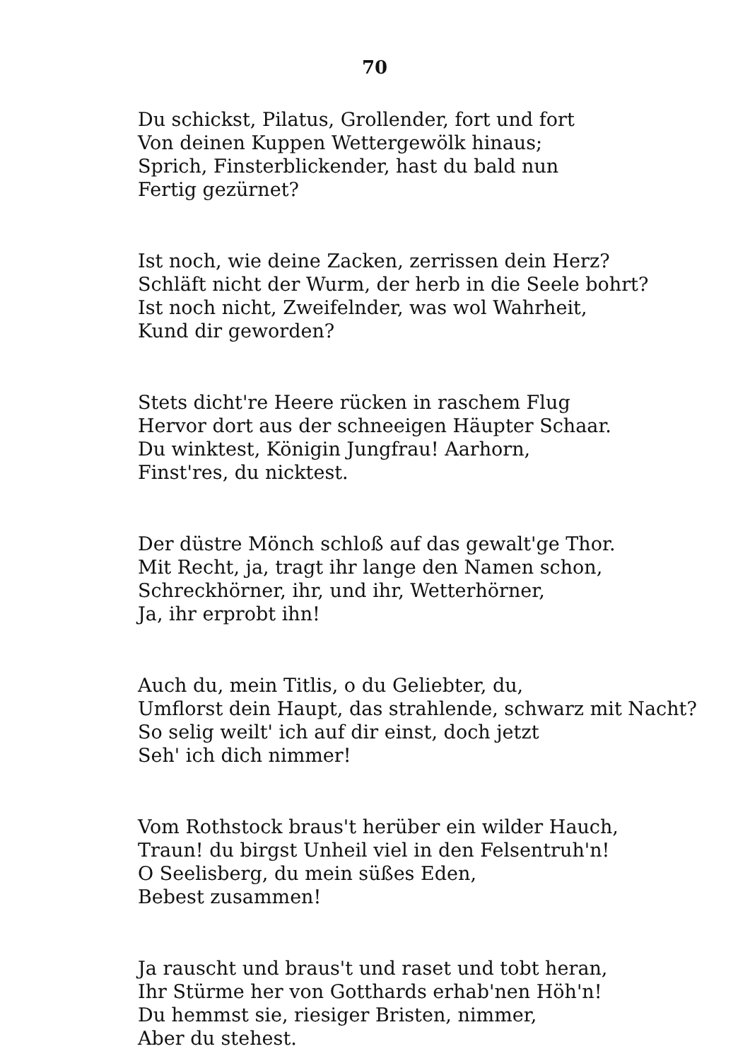70
Du schickst, Pilatus, Grollender, fort und fort
Von deinen Kuppen Wettergewölk hinaus;
Sprich, Finsterblickender, hast du bald nun
Fertig gezürnet?
Ist noch, wie deine Zacken, zerrissen dein Herz?
Schläft nicht der Wurm, der herb in die Seele bohrt?
Ist noch nicht, Zweifelnder, was wol Wahrheit,
Kund dir geworden?
Stets dicht're Heere rücken in raschem Flug
Hervor dort aus der schneeigen Häupter Schaar.
Du winktest, Königin Jungfrau! Aarhorn,
Finst'res, du nicktest.
Der düstre Mönch schloß auf das gewalt'ge Thor.
Mit Recht, ja, tragt ihr lange den Namen schon,
Schreckhörner, ihr, und ihr, Wetterhörner,
Ja, ihr erprobt ihn!
Auch du, mein Titlis, o du Geliebter, du,
Umflorst dein Haupt, das strahlende, schwarz mit Nacht?
So selig weilt' ich auf dir einst, doch jetzt
Seh' ich dich nimmer!
Vom Rothstock braus't herüber ein wilder Hauch,
Traun! du birgst Unheil viel in den Felsentruh'n!
O Seelisberg, du mein süßes Eden,
Bebest zusammen!
Ja rauscht und braus't und raset und tobt heran,
Ihr Stürme her von Gotthards erhab'nen Höh'n!
Du hemmst sie, riesiger Bristen, nimmer,
Aber du stehest.